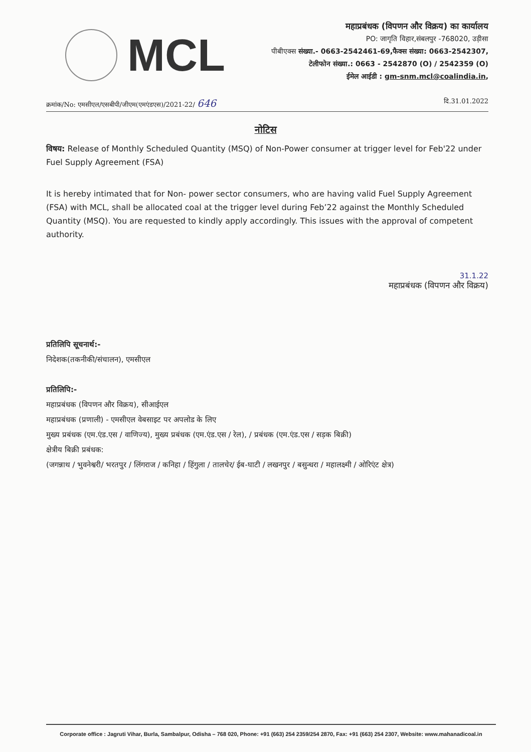MCL
महाप्रबंधक (विपणन और विक्रय) का कार्यालय
PO: जागृति विहार,संबलपुर -768020, उड़ीसा
पीबीएक्स संख्या.- 0663-2542461-69,फैक्स संख्या: 0663-2542307,
टेलीफोन संख्या.: 0663 - 2542870 (O) / 2542359 (O)
ईमेल आईडी : gm-snm.mcl@coalindia.in,
क्रमांक/No: एमसीएल/एसबीपी/जीएम(एमएंडएस)/2021-22/ 646 दि.31.01.2022
नोटिस
विषय: Release of Monthly Scheduled Quantity (MSQ) of Non-Power consumer at trigger level for Feb'22 under Fuel Supply Agreement (FSA)
It is hereby intimated that for Non- power sector consumers, who are having valid Fuel Supply Agreement (FSA) with MCL, shall be allocated coal at the trigger level during Feb’22 against the Monthly Scheduled Quantity (MSQ). You are requested to kindly apply accordingly. This issues with the approval of competent authority.
31.1.22
महाप्रबंधक (विपणन और विक्रय)
प्रतिलिपि सूचनार्थ:-
निदेशक(तकनीकी/संचालन), एमसीएल
प्रतिलिपि:-
महाप्रबंधक (विपणन और विक्रय), सीआईएल
महाप्रबंधक (प्रणाली) - एमसीएल वेबसाइट पर अपलोड के लिए
मुख्य प्रबंधक (एम.एंड.एस / वाणिज्य), मुख्य प्रबंधक (एम.एंड.एस / रेल), / प्रबंधक (एम.एंड.एस / सड़क बिक्री)
क्षेत्रीय बिक्री प्रबंधक:
(जगन्नाथ / भुवनेश्वरी/ भरतपुर / लिंगराज / कनिहा / हिंगुला / तालचेर/ ईब-घाटी / लखनपुर / बसुन्धरा / महालक्ष्मी / ओरिएंट क्षेत्र)
Corporate office : Jagruti Vihar, Burla, Sambalpur, Odisha – 768 020, Phone: +91 (663) 254 2359/254 2870, Fax: +91 (663) 254 2307, Website: www.mahanadicoal.in